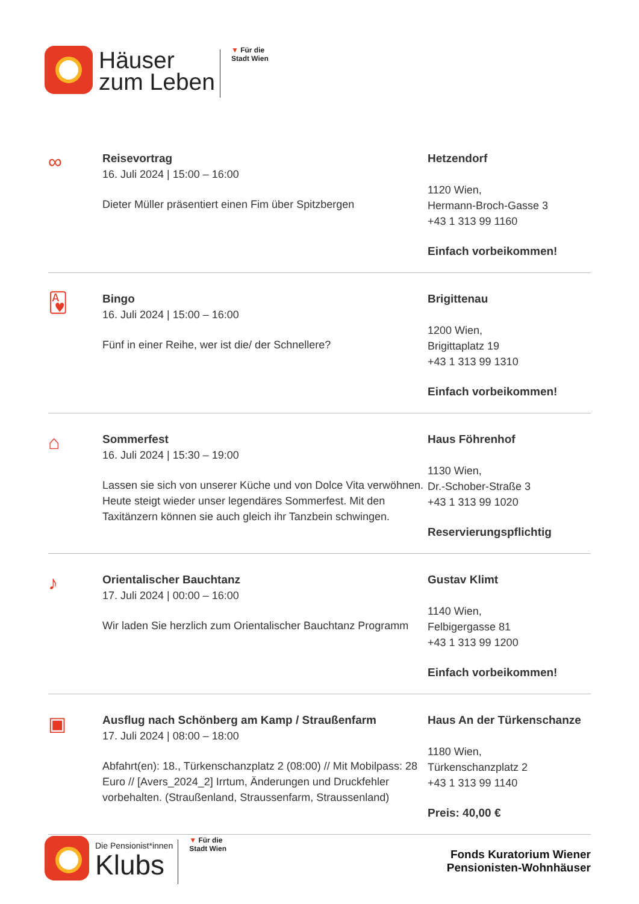Häuser
zum Leben
▼ Für die
Stadt Wien
∞
Reisevortrag
16. Juli 2024 | 15:00 – 16:00
Dieter Müller präsentiert einen Fim über Spitzbergen
Hetzendorf
1120 Wien,
Hermann-Broch-Gasse 3
+43 1 313 99 1160
Einfach vorbeikommen!
🂱
Bingo
16. Juli 2024 | 15:00 – 16:00
Fünf in einer Reihe, wer ist die/ der Schnellere?
Brigittenau
1200 Wien,
Brigittaplatz 19
+43 1 313 99 1310
Einfach vorbeikommen!
⌂
Sommerfest
16. Juli 2024 | 15:30 – 19:00
Lassen sie sich von unserer Küche und von Dolce Vita verwöhnen. Heute steigt wieder unser legendäres Sommerfest. Mit den Taxitänzern können sie auch gleich ihr Tanzbein schwingen.
Haus Föhrenhof
1130 Wien,
Dr.-Schober-Straße 3
+43 1 313 99 1020
Reservierungspflichtig
♪
Orientalischer Bauchtanz
17. Juli 2024 | 00:00 – 16:00
Wir laden Sie herzlich zum Orientalischer Bauchtanz Programm
Gustav Klimt
1140 Wien,
Felbigergasse 81
+43 1 313 99 1200
Einfach vorbeikommen!
▣
Ausflug nach Schönberg am Kamp / Straußenfarm
17. Juli 2024 | 08:00 – 18:00
Abfahrt(en): 18., Türkenschanzplatz 2 (08:00) // Mit Mobilpass: 28 Euro // [Avers_2024_2] Irrtum, Änderungen und Druckfehler vorbehalten. (Straußenland, Straussenfarm, Straussenland)
Haus An der Türkenschanze
1180 Wien,
Türkenschanzplatz 2
+43 1 313 99 1140
Preis: 40,00 €
Die Pensionist*innen
Klubs
▼ Für die
Stadt Wien
Fonds Kuratorium Wiener
Pensionisten-Wohnhäuser